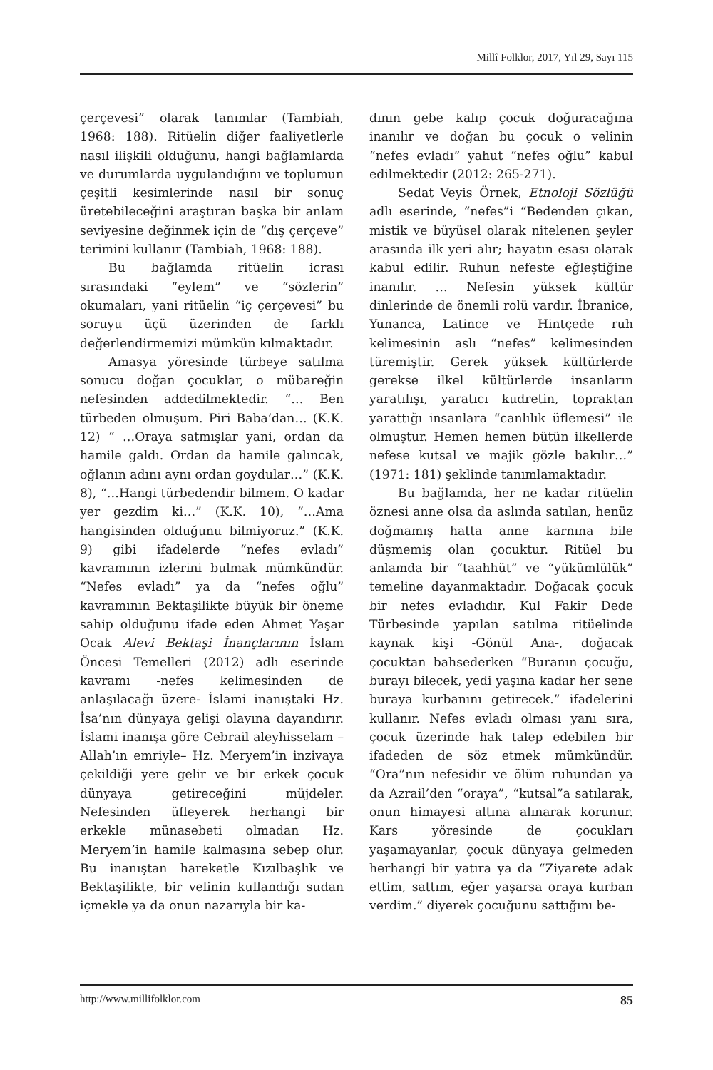Millî Folklor, 2017, Yıl 29, Sayı 115
çerçevesi” olarak tanımlar (Tambiah, 1968: 188). Ritüelin diğer faaliyetlerle nasıl ilişkili olduğunu, hangi bağlamlarda ve durumlarda uygulandığını ve toplumun çeşitli kesimlerinde nasıl bir sonuç üretebileceğini araştıran başka bir anlam seviyesine değinmek için de “dış çerçeve” terimini kullanır (Tambiah, 1968: 188).
Bu bağlamda ritüelin icrası sırasındaki “eylem” ve “sözlerin” okumaları, yani ritüelin “iç çerçevesi” bu soruyu üçü üzerinden de farklı değerlendirmemizi mümkün kılmaktadır.
Amasya yöresinde türbeye satılma sonucu doğan çocuklar, o mübareğin nefesinden addedilmektedir. “… Ben türbeden olmuşum. Piri Baba’dan… (K.K. 12) “ …Oraya satmışlar yani, ordan da hamile galdı. Ordan da hamile galıncak, oğlanın adını aynı ordan goydular…” (K.K. 8), “…Hangi türbedendir bilmem. O kadar yer gezdim ki…” (K.K. 10), “…Ama hangisinden olduğunu bilmiyoruz.” (K.K. 9) gibi ifadelerde “nefes evladı” kavramının izlerini bulmak mümkündür. “Nefes evladı” ya da “nefes oğlu” kavramının Bektaşilikte büyük bir öneme sahip olduğunu ifade eden Ahmet Yaşar Ocak Alevi Bektaşi İnançlarının İslam Öncesi Temelleri (2012) adlı eserinde kavramı -nefes kelimesinden de anlaşılacağı üzere- İslami inanıştaki Hz. İsa’nın dünyaya gelişi olayına dayandırır. İslami inanışa göre Cebrail aleyhisselam –Allah’ın emriyle– Hz. Meryem’in inzivaya çekildiği yere gelir ve bir erkek çocuk dünyaya getireceğini müjdeler. Nefesinden üfleyerek herhangi bir erkekle münasebeti olmadan Hz. Meryem’in hamile kalmasına sebep olur. Bu inanıştan hareketle Kızılbaşlık ve Bektaşilikte, bir velinin kullandığı sudan içmekle ya da onun nazarıyla bir ka-
dının gebe kalıp çocuk doğuracağına inanılır ve doğan bu çocuk o velinin “nefes evladı” yahut “nefes oğlu” kabul edilmektedir (2012: 265-271).
Sedat Veyis Örnek, Etnoloji Sözlüğü adlı eserinde, “nefes”i “Bedenden çıkan, mistik ve büyüsel olarak nitelenen şeyler arasında ilk yeri alır; hayatın esası olarak kabul edilir. Ruhun nefeste eğleştiğine inanılır. … Nefesin yüksek kültür dinlerinde de önemli rolü vardır. İbranice, Yunanca, Latince ve Hintçede ruh kelimesinin aslı “nefes” kelimesinden türemiştir. Gerek yüksek kültürlerde gerekse ilkel kültürlerde insanların yaratılışı, yaratıcı kudretin, topraktan yarattığı insanlara “canlılık üflemesi” ile olmuştur. Hemen hemen bütün ilkellerde nefese kutsal ve majik gözle bakılır…” (1971: 181) şeklinde tanımlamaktadır.
Bu bağlamda, her ne kadar ritüelin öznesi anne olsa da aslında satılan, henüz doğmamış hatta anne karnına bile düşmemiş olan çocuktur. Ritüel bu anlamda bir “taahhüt” ve “yükümlülük” temeline dayanmaktadır. Doğacak çocuk bir nefes evladıdır. Kul Fakir Dede Türbesinde yapılan satılma ritüelinde kaynak kişi -Gönül Ana-, doğacak çocuktan bahsederken “Buranın çocuğu, burayı bilecek, yedi yaşına kadar her sene buraya kurbanını getirecek.” ifadelerini kullanır. Nefes evladı olması yanı sıra, çocuk üzerinde hak talep edebilen bir ifadeden de söz etmek mümkündür. “Ora”nın nefesidir ve ölüm ruhundan ya da Azrail’den “oraya”, “kutsal”a satılarak, onun himayesi altına alınarak korunur. Kars yöresinde de çocukları yaşamayanlar, çocuk dünyaya gelmeden herhangi bir yatıra ya da “Ziyarete adak ettim, sattım, eğer yaşarsa oraya kurban verdim.” diyerek çocuğunu sattığını be-
http://www.millifolklor.com 85